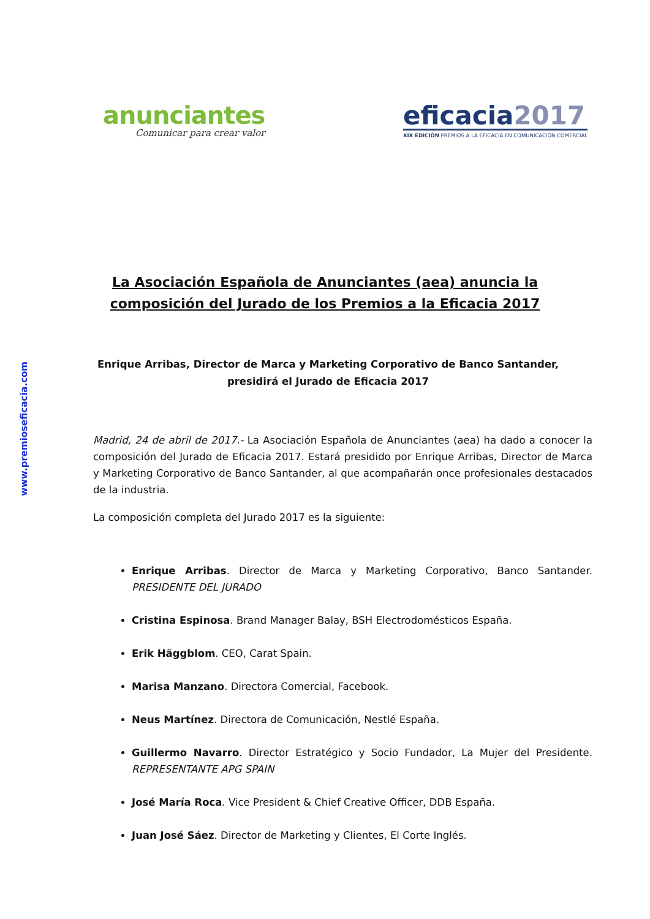www.premioseficacia.com
anunciantes
Comunicar para crear valor
eficacia2017
XIX EDICIÓN PREMIOS A LA EFICACIA EN COMUNICACIÓN COMERCIAL
La Asociación Española de Anunciantes (aea) anuncia la composición del Jurado de los Premios a la Eficacia 2017
Enrique Arribas, Director de Marca y Marketing Corporativo de Banco Santander, presidirá el Jurado de Eficacia 2017
Madrid, 24 de abril de 2017.- La Asociación Española de Anunciantes (aea) ha dado a conocer la composición del Jurado de Eficacia 2017. Estará presidido por Enrique Arribas, Director de Marca y Marketing Corporativo de Banco Santander, al que acompañarán once profesionales destacados de la industria.
La composición completa del Jurado 2017 es la siguiente:
Enrique Arribas. Director de Marca y Marketing Corporativo, Banco Santander. PRESIDENTE DEL JURADO
Cristina Espinosa. Brand Manager Balay, BSH Electrodomésticos España.
Erik Häggblom. CEO, Carat Spain.
Marisa Manzano. Directora Comercial, Facebook.
Neus Martínez. Directora de Comunicación, Nestlé España.
Guillermo Navarro. Director Estratégico y Socio Fundador, La Mujer del Presidente. REPRESENTANTE APG SPAIN
José María Roca. Vice President & Chief Creative Officer, DDB España.
Juan José Sáez. Director de Marketing y Clientes, El Corte Inglés.